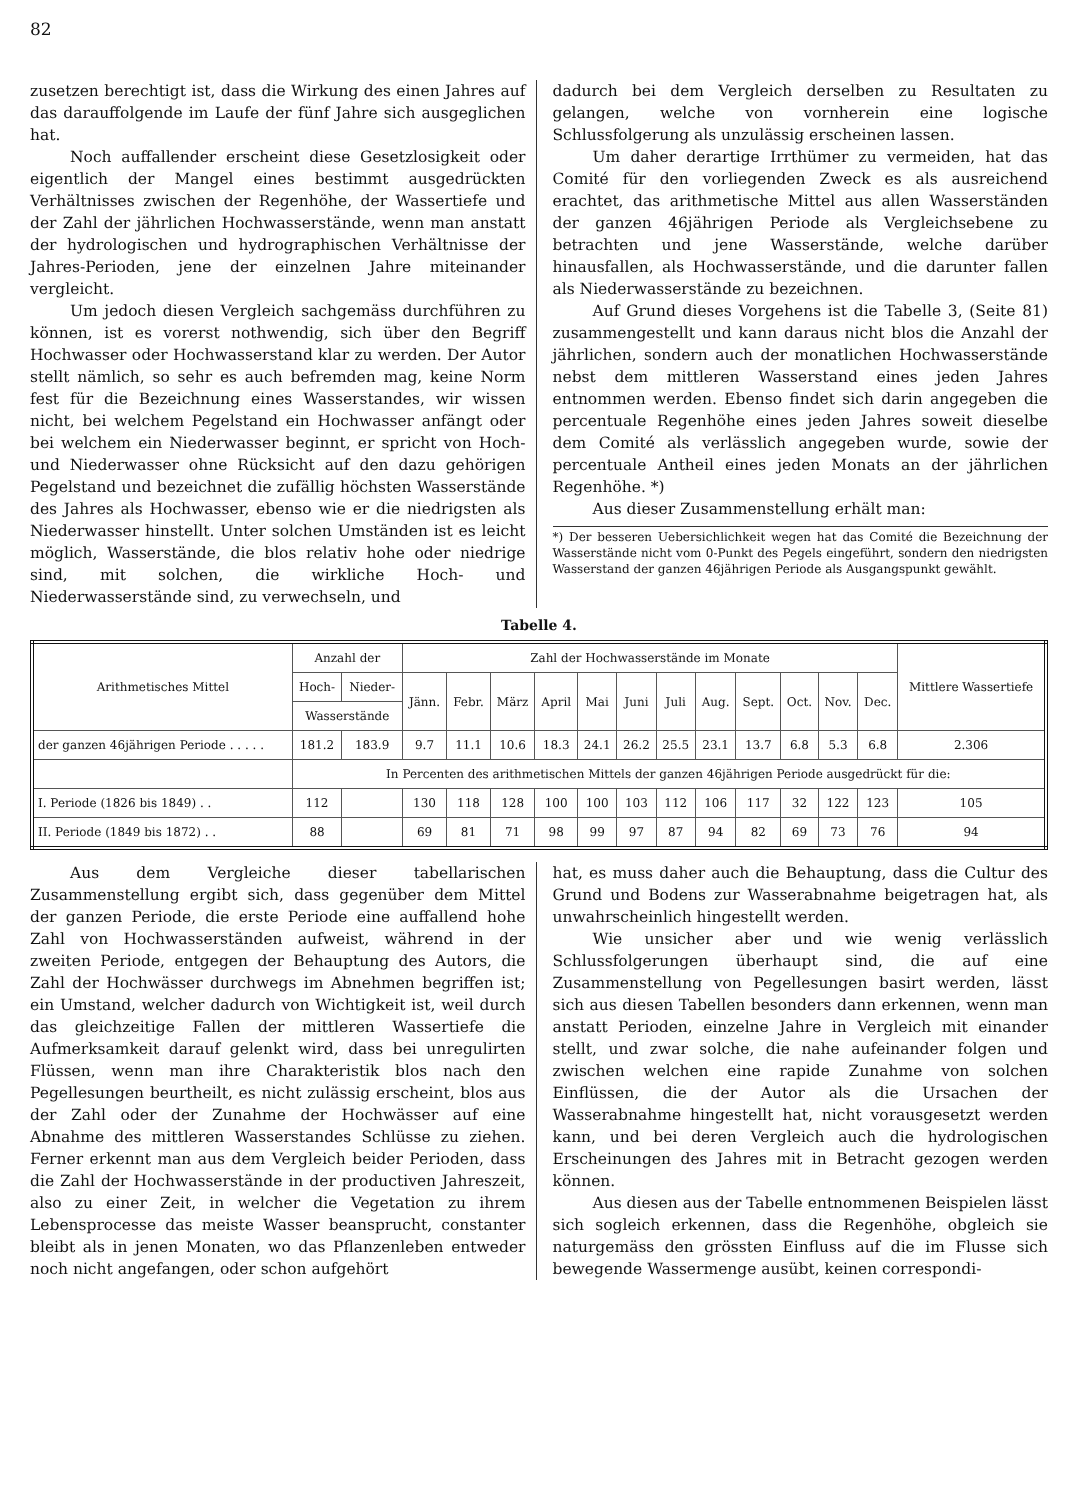82
zusetzen berechtigt ist, dass die Wirkung des einen Jahres auf das darauffolgende im Laufe der fünf Jahre sich ausgeglichen hat.
Noch auffallender erscheint diese Gesetzlosigkeit oder eigentlich der Mangel eines bestimmt ausgedrückten Verhältnisses zwischen der Regenhöhe, der Wassertiefe und der Zahl der jährlichen Hochwasserstände, wenn man anstatt der hydrologischen und hydrographischen Verhältnisse der Jahres-Perioden, jene der einzelnen Jahre miteinander vergleicht.
Um jedoch diesen Vergleich sachgemäss durchführen zu können, ist es vorerst nothwendig, sich über den Begriff Hochwasser oder Hochwasserstand klar zu werden. Der Autor stellt nämlich, so sehr es auch befremden mag, keine Norm fest für die Bezeichnung eines Wasserstandes, wir wissen nicht, bei welchem Pegelstand ein Hochwasser anfängt oder bei welchem ein Niederwasser beginnt, er spricht von Hoch- und Niederwasser ohne Rücksicht auf den dazu gehörigen Pegelstand und bezeichnet die zufällig höchsten Wasserstände des Jahres als Hochwasser, ebenso wie er die niedrigsten als Niederwasser hinstellt. Unter solchen Umständen ist es leicht möglich, Wasserstände, die blos relativ hohe oder niedrige sind, mit solchen, die wirkliche Hoch- und Niederwasserstände sind, zu verwechseln, und
dadurch bei dem Vergleich derselben zu Resultaten zu gelangen, welche von vornherein eine logische Schlussfolgerung als unzulässig erscheinen lassen.
Um daher derartige Irrthümer zu vermeiden, hat das Comité für den vorliegenden Zweck es als ausreichend erachtet, das arithmetische Mittel aus allen Wasserständen der ganzen 46jährigen Periode als Vergleichsebene zu betrachten und jene Wasserstände, welche darüber hinausfallen, als Hochwasserstände, und die darunter fallen als Niederwasserstände zu bezeichnen.
Auf Grund dieses Vorgehens ist die Tabelle 3, (Seite 81) zusammengestellt und kann daraus nicht blos die Anzahl der jährlichen, sondern auch der monatlichen Hochwasserstände nebst dem mittleren Wasserstand eines jeden Jahres entnommen werden. Ebenso findet sich darin angegeben die percentuale Regenhöhe eines jeden Jahres soweit dieselbe dem Comité als verlässlich angegeben wurde, sowie der percentuale Antheil eines jeden Monats an der jährlichen Regenhöhe. *)
Aus dieser Zusammenstellung erhält man:
*) Der besseren Uebersichlichkeit wegen hat das Comité die Bezeichnung der Wasserstände nicht vom 0-Punkt des Pegels eingeführt, sondern den niedrigsten Wasserstand der ganzen 46jährigen Periode als Ausgangspunkt gewählt.
Tabelle 4.
| Arithmetisches Mittel | Anzahl der | | Zahl der Hochwasserstände im Monate | | | | | | | | | | | | Mittlere Wassertiefe |
| --- | --- | --- | --- | --- | --- | --- | --- | --- | --- | --- | --- | --- | --- | --- | --- |
| | Hoch- | Nieder- | Jänn. | Febr. | März | April | Mai | Juni | Juli | Aug. | Sept. | Oct. | Nov. | Dec. | |
| | Wasserstände | | | | | | | | | | | | | | |
| der ganzen 46jährigen Periode . . . . . | 181.2 | 183.9 | 9.7 | 11.1 | 10.6 | 18.3 | 24.1 | 26.2 | 25.5 | 23.1 | 13.7 | 6.8 | 5.3 | 6.8 | 2.306 |
| | In Percenten des arithmetischen Mittels der ganzen 46jährigen Periode ausgedrückt für die: | | | | | | | | | | | | | | |
| I. Periode (1826 bis 1849) . . | 112 | | 130 | 118 | 128 | 100 | 100 | 103 | 112 | 106 | 117 | 32 | 122 | 123 | 105 |
| II. Periode (1849 bis 1872) . . | 88 | | 69 | 81 | 71 | 98 | 99 | 97 | 87 | 94 | 82 | 69 | 73 | 76 | 94 |
Aus dem Vergleiche dieser tabellarischen Zusammenstellung ergibt sich, dass gegenüber dem Mittel der ganzen Periode, die erste Periode eine auffallend hohe Zahl von Hochwasserständen aufweist, während in der zweiten Periode, entgegen der Behauptung des Autors, die Zahl der Hochwässer durchwegs im Abnehmen begriffen ist; ein Umstand, welcher dadurch von Wichtigkeit ist, weil durch das gleichzeitige Fallen der mittleren Wassertiefe die Aufmerksamkeit darauf gelenkt wird, dass bei unregulirten Flüssen, wenn man ihre Charakteristik blos nach den Pegellesungen beurtheilt, es nicht zulässig erscheint, blos aus der Zahl oder der Zunahme der Hochwässer auf eine Abnahme des mittleren Wasserstandes Schlüsse zu ziehen. Ferner erkennt man aus dem Vergleich beider Perioden, dass die Zahl der Hochwasserstände in der productiven Jahreszeit, also zu einer Zeit, in welcher die Vegetation zu ihrem Lebensprocesse das meiste Wasser beansprucht, constanter bleibt als in jenen Monaten, wo das Pflanzenleben entweder noch nicht angefangen, oder schon aufgehört
hat, es muss daher auch die Behauptung, dass die Cultur des Grund und Bodens zur Wasserabnahme beigetragen hat, als unwahrscheinlich hingestellt werden.
Wie unsicher aber und wie wenig verlässlich Schlussfolgerungen überhaupt sind, die auf eine Zusammenstellung von Pegellesungen basirt werden, lässt sich aus diesen Tabellen besonders dann erkennen, wenn man anstatt Perioden, einzelne Jahre in Vergleich mit einander stellt, und zwar solche, die nahe aufeinander folgen und zwischen welchen eine rapide Zunahme von solchen Einflüssen, die der Autor als die Ursachen der Wasserabnahme hingestellt hat, nicht vorausgesetzt werden kann, und bei deren Vergleich auch die hydrologischen Erscheinungen des Jahres mit in Betracht gezogen werden können.
Aus diesen aus der Tabelle entnommenen Beispielen lässt sich sogleich erkennen, dass die Regenhöhe, obgleich sie naturgemäss den grössten Einfluss auf die im Flusse sich bewegende Wassermenge ausübt, keinen correspondi-